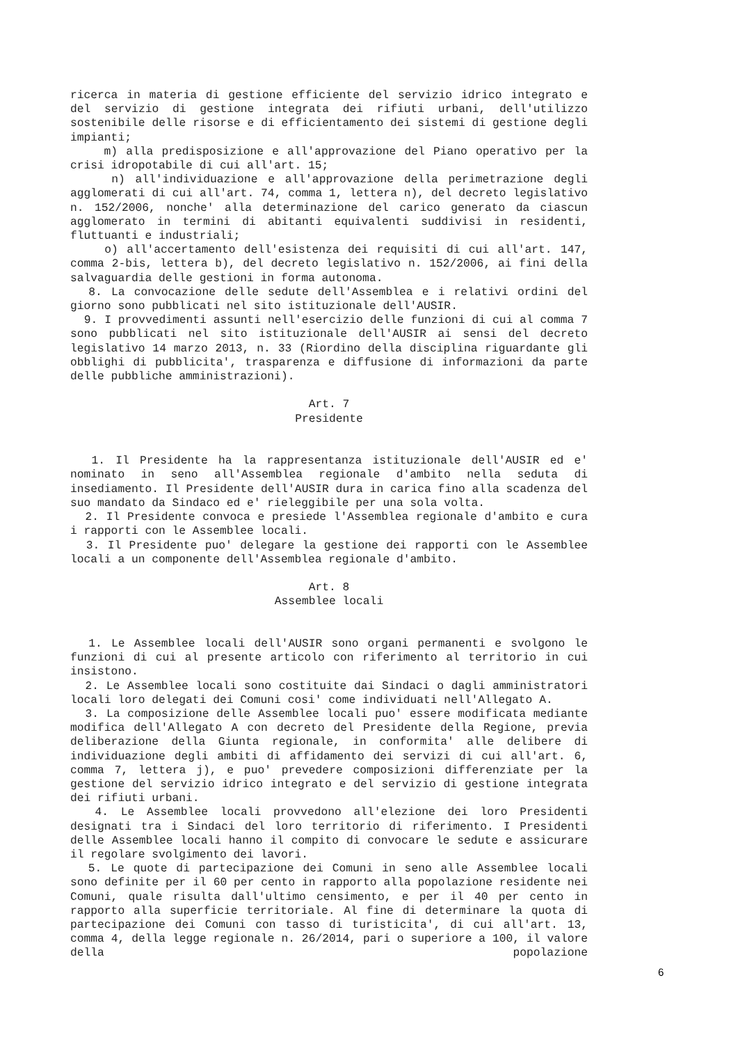ricerca in materia di gestione efficiente del servizio idrico integrato e del servizio di gestione integrata dei rifiuti urbani, dell'utilizzo sostenibile delle risorse e di efficientamento dei sistemi di gestione degli impianti;
m) alla predisposizione e all'approvazione del Piano operativo per la crisi idropotabile di cui all'art. 15;
n) all'individuazione e all'approvazione della perimetrazione degli agglomerati di cui all'art. 74, comma 1, lettera n), del decreto legislativo n. 152/2006, nonche' alla determinazione del carico generato da ciascun agglomerato in termini di abitanti equivalenti suddivisi in residenti, fluttuanti e industriali;
o) all'accertamento dell'esistenza dei requisiti di cui all'art. 147, comma 2-bis, lettera b), del decreto legislativo n. 152/2006, ai fini della salvaguardia delle gestioni in forma autonoma.
8. La convocazione delle sedute dell'Assemblea e i relativi ordini del giorno sono pubblicati nel sito istituzionale dell'AUSIR.
9. I provvedimenti assunti nell'esercizio delle funzioni di cui al comma 7 sono pubblicati nel sito istituzionale dell'AUSIR ai sensi del decreto legislativo 14 marzo 2013, n. 33 (Riordino della disciplina riguardante gli obblighi di pubblicita', trasparenza e diffusione di informazioni da parte delle pubbliche amministrazioni).
Art. 7
Presidente
1. Il Presidente ha la rappresentanza istituzionale dell'AUSIR ed e' nominato in seno all'Assemblea regionale d'ambito nella seduta di insediamento. Il Presidente dell'AUSIR dura in carica fino alla scadenza del suo mandato da Sindaco ed e' rieleggibile per una sola volta.
2. Il Presidente convoca e presiede l'Assemblea regionale d'ambito e cura i rapporti con le Assemblee locali.
3. Il Presidente puo' delegare la gestione dei rapporti con le Assemblee locali a un componente dell'Assemblea regionale d'ambito.
Art. 8
Assemblee locali
1. Le Assemblee locali dell'AUSIR sono organi permanenti e svolgono le funzioni di cui al presente articolo con riferimento al territorio in cui insistono.
2. Le Assemblee locali sono costituite dai Sindaci o dagli amministratori locali loro delegati dei Comuni cosi' come individuati nell'Allegato A.
3. La composizione delle Assemblee locali puo' essere modificata mediante modifica dell'Allegato A con decreto del Presidente della Regione, previa deliberazione della Giunta regionale, in conformita' alle delibere di individuazione degli ambiti di affidamento dei servizi di cui all'art. 6, comma 7, lettera j), e puo' prevedere composizioni differenziate per la gestione del servizio idrico integrato e del servizio di gestione integrata dei rifiuti urbani.
4. Le Assemblee locali provvedono all'elezione dei loro Presidenti designati tra i Sindaci del loro territorio di riferimento. I Presidenti delle Assemblee locali hanno il compito di convocare le sedute e assicurare il regolare svolgimento dei lavori.
5. Le quote di partecipazione dei Comuni in seno alle Assemblee locali sono definite per il 60 per cento in rapporto alla popolazione residente nei Comuni, quale risulta dall'ultimo censimento, e per il 40 per cento in rapporto alla superficie territoriale. Al fine di determinare la quota di partecipazione dei Comuni con tasso di turisticita', di cui all'art. 13, comma 4, della legge regionale n. 26/2014, pari o superiore a 100, il valore della popolazione
6